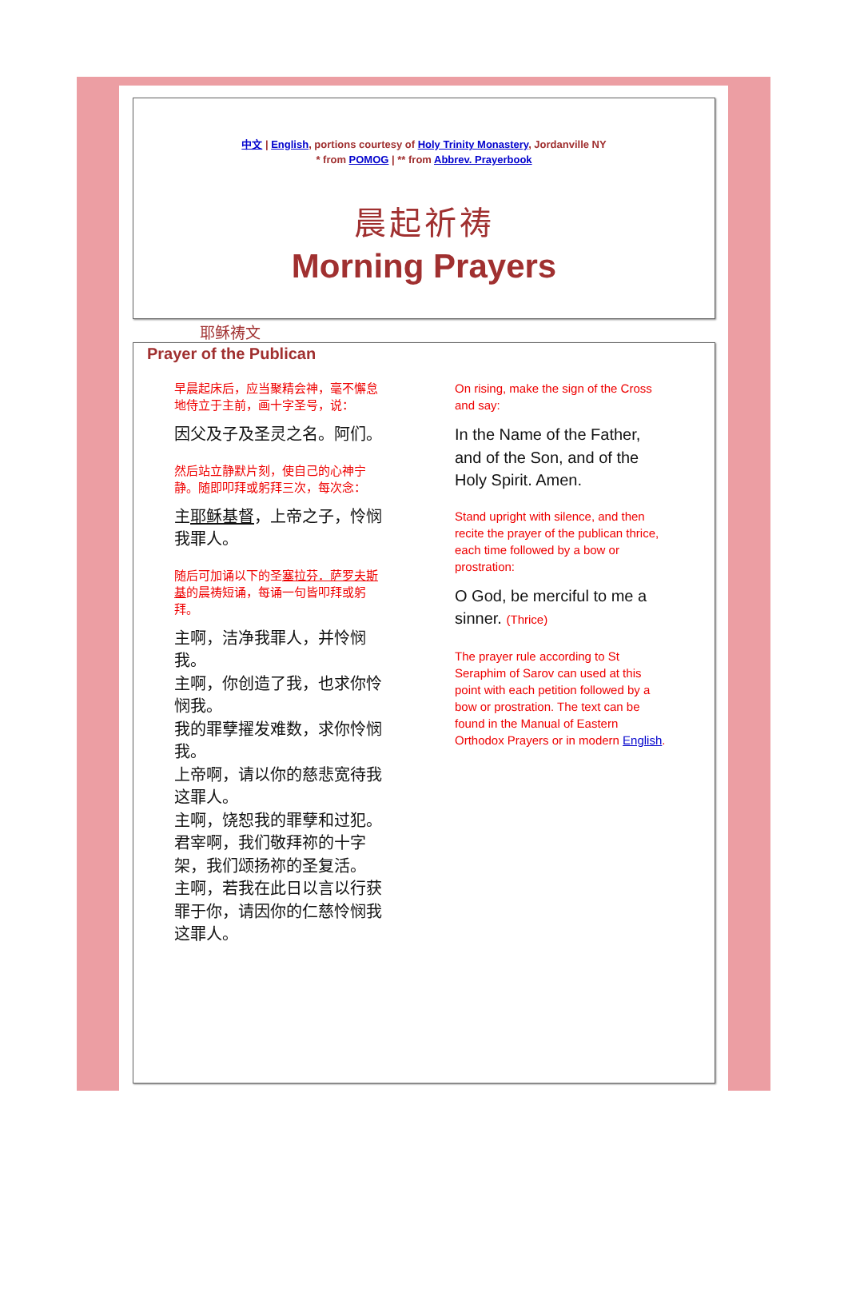中文 | English, portions courtesy of Holy Trinity Monastery, Jordanville NY
* from POMOG | ** from Abbrev. Prayerbook
晨起祈祷
Morning Prayers
耶稣祷文
Prayer of the Publican
| 早晨起床后，应当聚精会神，毫不懈怠地侍立于主前，画十字圣号，说： 因父及子及圣灵之名。阿们。 然后站立静默片刻，使自己的心神宁静。随即叩拜或躬拜三次，每次念： 主 耶稣基督 ，上帝之子，怜悯我罪人。 随后可加诵以下的圣 塞拉芬．萨罗夫斯基 的晨祷短诵，每诵一句皆叩拜或躬拜。 主啊，洁净我罪人，并怜悯我。 主啊，你创造了我，也求你怜悯我。 我的罪孽擢发难数，求你怜悯我。 上帝啊，请以你的慈悲宽待我这罪人。 主啊，饶恕我的罪孽和过犯。 君宰啊，我们敬拜祢的十字架，我们颂扬祢的圣复活。 主啊，若我在此日以言以行获罪于你，请因你的仁慈怜悯我这罪人。 | On rising, make the sign of the Cross and say: In the Name of the Father, and of the Son, and of the Holy Spirit. Amen. Stand upright with silence, and then recite the prayer of the publican thrice, each time followed by a bow or prostration: O God, be merciful to me a sinner. (Thrice) The prayer rule according to St Seraphim of Sarov can used at this point with each petition followed by a bow or prostration. The text can be found in the Manual of Eastern Orthodox Prayers or in modern English . |